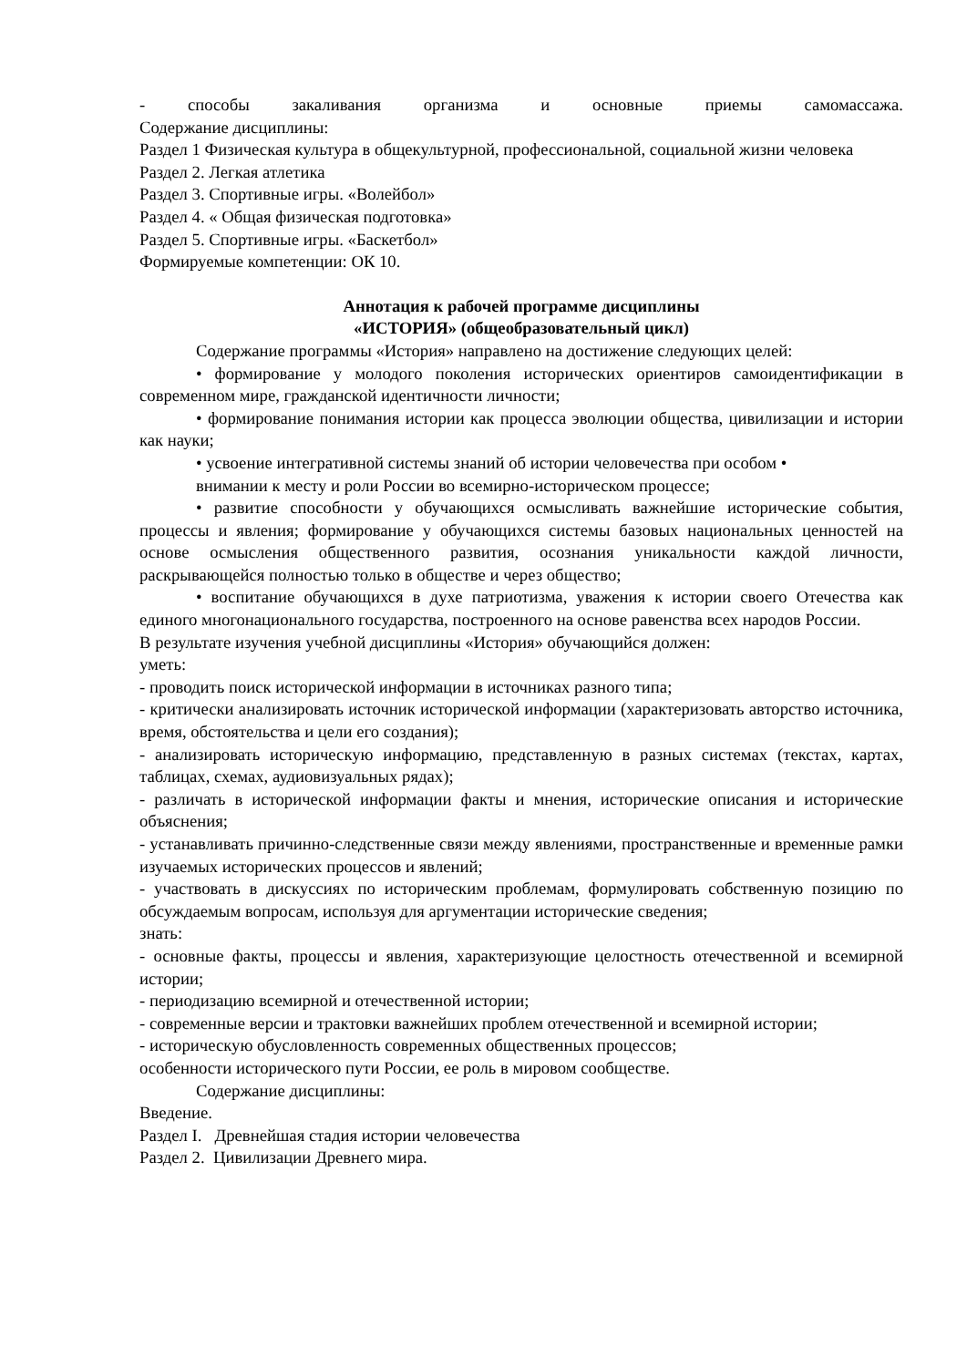- способы закаливания организма и основные приемы самомассажа.
Содержание дисциплины:
Раздел 1 Физическая культура в общекультурной, профессиональной, социальной жизни человека
Раздел 2. Легкая атлетика
Раздел 3. Спортивные игры. «Волейбол»
Раздел 4. « Общая физическая подготовка»
Раздел 5. Спортивные игры. «Баскетбол»
Формируемые компетенции: ОК 10.
Аннотация к рабочей программе дисциплины
«ИСТОРИЯ» (общеобразовательный цикл)
Содержание программы «История» направлено на достижение следующих целей:
• формирование у молодого поколения исторических ориентиров самоидентификации в современном мире, гражданской идентичности личности;
• формирование понимания истории как процесса эволюции общества, цивилизации и истории как науки;
• усвоение интегративной системы знаний об истории человечества при особом •
внимании к месту и роли России во всемирно-историческом процессе;
• развитие способности у обучающихся осмысливать важнейшие исторические события, процессы и явления; формирование у обучающихся системы базовых национальных ценностей на основе осмысления общественного развития, осознания уникальности каждой личности, раскрывающейся полностью только в обществе и через общество;
• воспитание обучающихся в духе патриотизма, уважения к истории своего Отечества как единого многонационального государства, построенного на основе равенства всех народов России.
В результате изучения учебной дисциплины «История» обучающийся должен:
уметь:
- проводить поиск исторической информации в источниках разного типа;
- критически анализировать источник исторической информации (характеризовать авторство источника, время, обстоятельства и цели его создания);
- анализировать историческую информацию, представленную в разных системах (текстах, картах, таблицах, схемах, аудиовизуальных рядах);
- различать в исторической информации факты и мнения, исторические описания и исторические объяснения;
- устанавливать причинно-следственные связи между явлениями, пространственные и временные рамки изучаемых исторических процессов и явлений;
- участвовать в дискуссиях по историческим проблемам, формулировать собственную позицию по обсуждаемым вопросам, используя для аргументации исторические сведения;
знать:
- основные факты, процессы и явления, характеризующие целостность отечественной и всемирной истории;
- периодизацию всемирной и отечественной истории;
- современные версии и трактовки важнейших проблем отечественной и всемирной истории;
- историческую обусловленность современных общественных процессов;
особенности исторического пути России, ее роль в мировом сообществе.
Содержание дисциплины:
Введение.
Раздел I. Древнейшая стадия истории человечества
Раздел 2. Цивилизации Древнего мира.